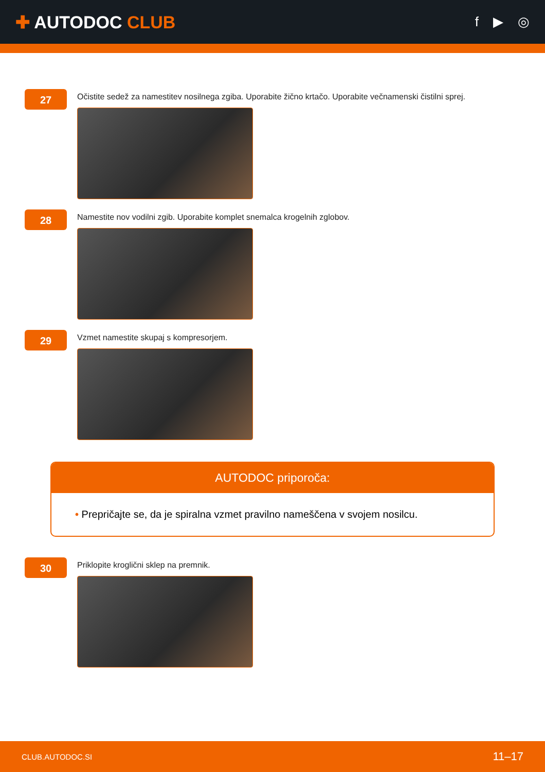✚ AUTODOC CLUB
f ▶ ◎
27
Očistite sedež za namestitev nosilnega zgiba. Uporabite žično krtačo. Uporabite večnamenski čistilni sprej.
28
Namestite nov vodilni zgib. Uporabite komplet snemalca krogelnih zglobov.
29
Vzmet namestite skupaj s kompresorjem.
AUTODOC priporoča:
• Prepričajte se, da je spiralna vzmet pravilno nameščena v svojem nosilcu.
30
Priklopite kroglični sklep na premnik.
CLUB.AUTODOC.SI 11–17